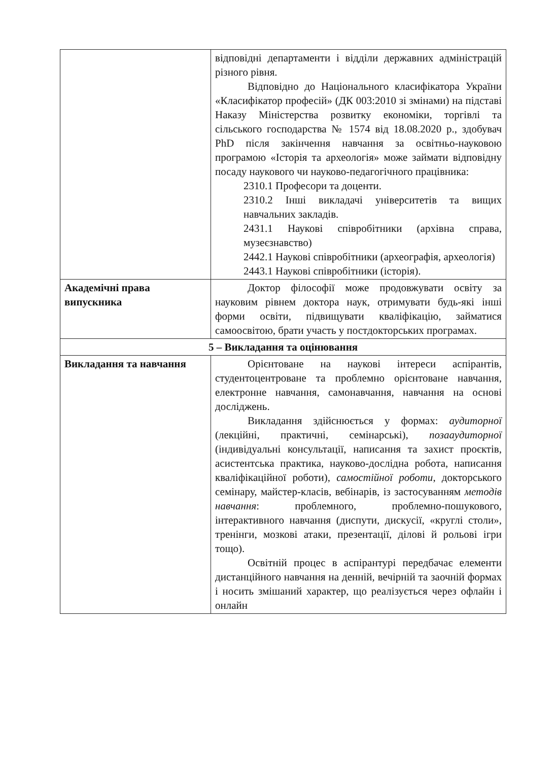| | відповідні департаменти і відділи державних адміністрацій різного рівня. Відповідно до Національного класифікатора України «Класифікатор професій» (ДК 003:2010 зі змінами) на підставі Наказу Міністерства розвитку економіки, торгівлі та сільського господарства № 1574 від 18.08.2020 р., здобувач PhD після закінчення навчання за освітньо-науковою програмою «Історія та археологія» може займати відповідну посаду наукового чи науково-педагогічного працівника: 2310.1 Професори та доценти. 2310.2 Інші викладачі університетів та вищих навчальних закладів. 2431.1 Наукові співробітники (архівна справа, музеєзнавство) 2442.1 Наукові співробітники (археографія, археологія) 2443.1 Наукові співробітники (історія). |
| Академічні права випускника | Доктор філософії може продовжувати освіту за науковим рівнем доктора наук, отримувати будь-які інші форми освіти, підвищувати кваліфікацію, займатися самоосвітою, брати участь у постдокторських програмах. |
| 5 – Викладання та оцінювання | |
| Викладання та навчання | Орієнтоване на наукові інтереси аспірантів, студентоцентроване та проблемно орієнтоване навчання, електронне навчання, самонавчання, навчання на основі досліджень. Викладання здійснюється у формах: аудиторної (лекційні, практичні, семінарські), позааудиторної (індивідуальні консультації, написання та захист проєктів, асистентська практика, науково-дослідна робота, написання кваліфікаційної роботи), самостійної роботи , докторського семінару, майстер-класів, вебінарів, із застосуванням методів навчання : проблемного, проблемно-пошукового, інтерактивного навчання (диспути, дискусії, «круглі столи», тренінги, мозкові атаки, презентації, ділові й рольові ігри тощо). Освітній процес в аспірантурі передбачає елементи дистанційного навчання на денній, вечірній та заочній формах і носить змішаний характер, що реалізується через офлайн і онлайн |